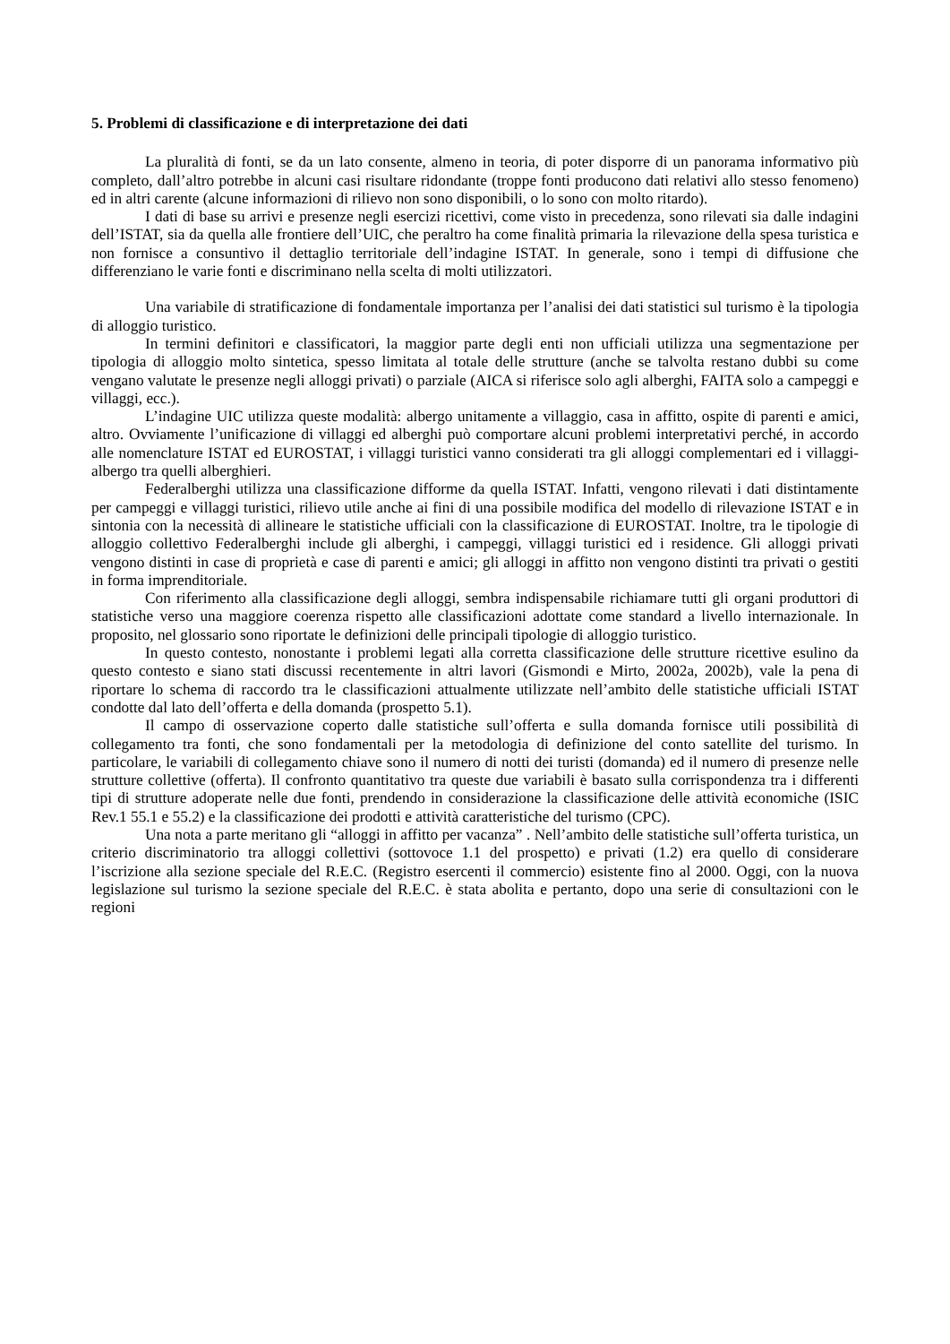5. Problemi di classificazione e di interpretazione dei dati
La pluralità di fonti, se da un lato consente, almeno in teoria, di poter disporre di un panorama informativo più completo, dall’altro potrebbe in alcuni casi risultare ridondante (troppe fonti producono dati relativi allo stesso fenomeno) ed in altri carente (alcune informazioni di rilievo non sono disponibili, o lo sono con molto ritardo).
I dati di base su arrivi e presenze negli esercizi ricettivi, come visto in precedenza, sono rilevati sia dalle indagini dell’ISTAT, sia da quella alle frontiere dell’UIC, che peraltro ha come finalità primaria la rilevazione della spesa turistica e non fornisce a consuntivo il dettaglio territoriale dell’indagine ISTAT. In generale, sono i tempi di diffusione che differenziano le varie fonti e discriminano nella scelta di molti utilizzatori.
Una variabile di stratificazione di fondamentale importanza per l’analisi dei dati statistici sul turismo è la tipologia di alloggio turistico.
In termini definitori e classificatori, la maggior parte degli enti non ufficiali utilizza una segmentazione per tipologia di alloggio molto sintetica, spesso limitata al totale delle strutture (anche se talvolta restano dubbi su come vengano valutate le presenze negli alloggi privati) o parziale (AICA si riferisce solo agli alberghi, FAITA solo a campeggi e villaggi, ecc.).
L’indagine UIC utilizza queste modalità: albergo unitamente a villaggio, casa in affitto, ospite di parenti e amici, altro. Ovviamente l’unificazione di villaggi ed alberghi può comportare alcuni problemi interpretativi perché, in accordo alle nomenclature ISTAT ed EUROSTAT, i villaggi turistici vanno considerati tra gli alloggi complementari ed i villaggi-albergo tra quelli alberghieri.
Federalberghi utilizza una classificazione difforme da quella ISTAT. Infatti, vengono rilevati i dati distintamente per campeggi e villaggi turistici, rilievo utile anche ai fini di una possibile modifica del modello di rilevazione ISTAT e in sintonia con la necessità di allineare le statistiche ufficiali con la classificazione di EUROSTAT. Inoltre, tra le tipologie di alloggio collettivo Federalberghi include gli alberghi, i campeggi, villaggi turistici ed i residence. Gli alloggi privati vengono distinti in case di proprietà e case di parenti e amici; gli alloggi in affitto non vengono distinti tra privati o gestiti in forma imprenditoriale.
Con riferimento alla classificazione degli alloggi, sembra indispensabile richiamare tutti gli organi produttori di statistiche verso una maggiore coerenza rispetto alle classificazioni adottate come standard a livello internazionale. In proposito, nel glossario sono riportate le definizioni delle principali tipologie di alloggio turistico.
In questo contesto, nonostante i problemi legati alla corretta classificazione delle strutture ricettive esulino da questo contesto e siano stati discussi recentemente in altri lavori (Gismondi e Mirto, 2002a, 2002b), vale la pena di riportare lo schema di raccordo tra le classificazioni attualmente utilizzate nell’ambito delle statistiche ufficiali ISTAT condotte dal lato dell’offerta e della domanda (prospetto 5.1).
Il campo di osservazione coperto dalle statistiche sull’offerta e sulla domanda fornisce utili possibilità di collegamento tra fonti, che sono fondamentali per la metodologia di definizione del conto satellite del turismo. In particolare, le variabili di collegamento chiave sono il numero di notti dei turisti (domanda) ed il numero di presenze nelle strutture collettive (offerta). Il confronto quantitativo tra queste due variabili è basato sulla corrispondenza tra i differenti tipi di strutture adoperate nelle due fonti, prendendo in considerazione la classificazione delle attività economiche (ISIC Rev.1 55.1 e 55.2) e la classificazione dei prodotti e attività caratteristiche del turismo (CPC).
Una nota a parte meritano gli “alloggi in affitto per vacanza” . Nell’ambito delle statistiche sull’offerta turistica, un criterio discriminatorio tra alloggi collettivi (sottovoce 1.1 del prospetto) e privati (1.2) era quello di considerare l’iscrizione alla sezione speciale del R.E.C. (Registro esercenti il commercio) esistente fino al 2000. Oggi, con la nuova legislazione sul turismo la sezione speciale del R.E.C. è stata abolita e pertanto, dopo una serie di consultazioni con le regioni